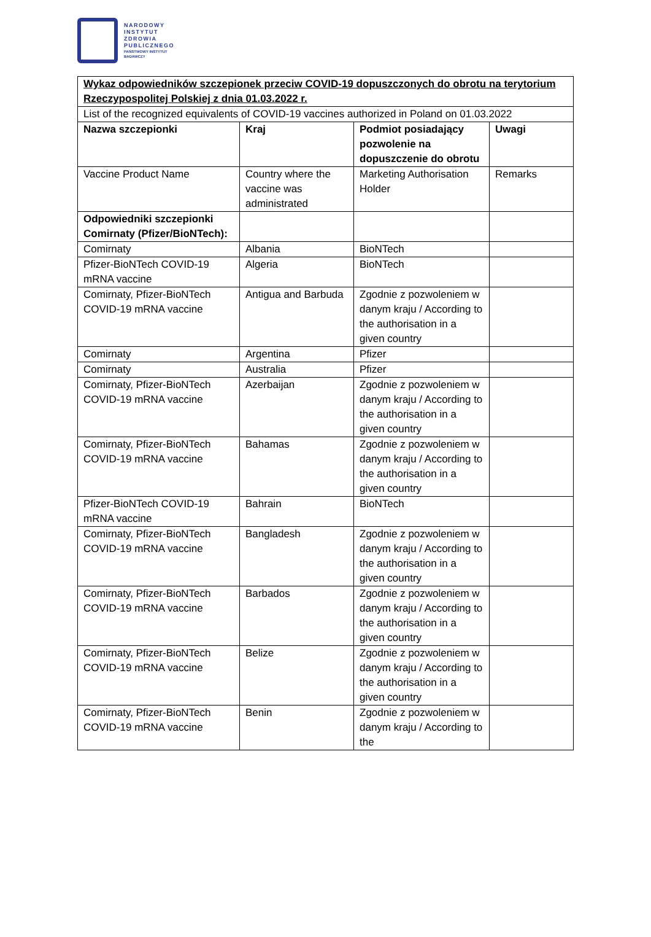NARODOWY
INSTYTUT
ZDROWIA
PUBLICZNEGO
PAŃSTWOWY INSTYTUT
BADAWCZY
| Wykaz odpowiedników szczepionek przeciw COVID-19 dopuszczonych do obrotu na terytorium Rzeczypospolitej Polskiej z dnia 01.03.2022 r. | | | |
| List of the recognized equivalents of COVID-19 vaccines authorized in Poland on 01.03.2022 | | | |
| Nazwa szczepionki | Kraj | Podmiot posiadający pozwolenie na dopuszczenie do obrotu | Uwagi |
| Vaccine Product Name | Country where the vaccine was administrated | Marketing Authorisation Holder | Remarks |
| Odpowiedniki szczepionki Comirnaty (Pfizer/BioNTech): | | | |
| Comirnaty | Albania | BioNTech | |
| Pfizer-BioNTech COVID-19 mRNA vaccine | Algeria | BioNTech | |
| Comirnaty, Pfizer-BioNTech COVID-19 mRNA vaccine | Antigua and Barbuda | Zgodnie z pozwoleniem w danym kraju / According to the authorisation in a given country | |
| Comirnaty | Argentina | Pfizer | |
| Comirnaty | Australia | Pfizer | |
| Comirnaty, Pfizer-BioNTech COVID-19 mRNA vaccine | Azerbaijan | Zgodnie z pozwoleniem w danym kraju / According to the authorisation in a given country | |
| Comirnaty, Pfizer-BioNTech COVID-19 mRNA vaccine | Bahamas | Zgodnie z pozwoleniem w danym kraju / According to the authorisation in a given country | |
| Pfizer-BioNTech COVID-19 mRNA vaccine | Bahrain | BioNTech | |
| Comirnaty, Pfizer-BioNTech COVID-19 mRNA vaccine | Bangladesh | Zgodnie z pozwoleniem w danym kraju / According to the authorisation in a given country | |
| Comirnaty, Pfizer-BioNTech COVID-19 mRNA vaccine | Barbados | Zgodnie z pozwoleniem w danym kraju / According to the authorisation in a given country | |
| Comirnaty, Pfizer-BioNTech COVID-19 mRNA vaccine | Belize | Zgodnie z pozwoleniem w danym kraju / According to the authorisation in a given country | |
| Comirnaty, Pfizer-BioNTech COVID-19 mRNA vaccine | Benin | Zgodnie z pozwoleniem w danym kraju / According to the | |